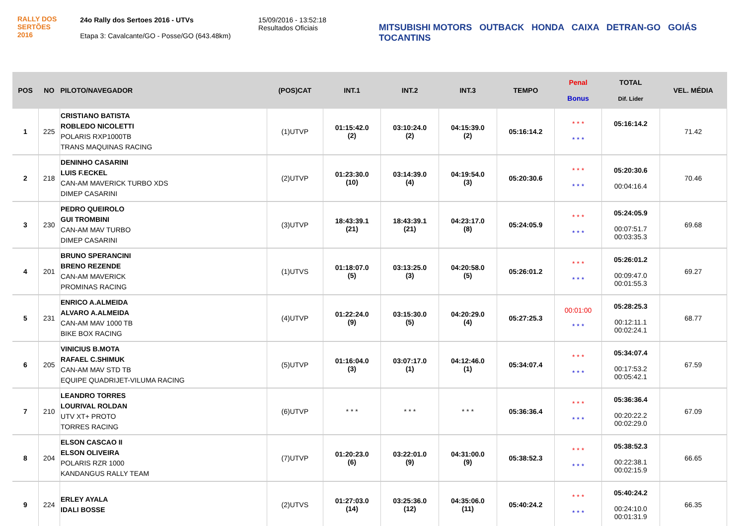RALLY DOS
SERTÕES
2016
24o Rally dos Sertoes 2016 - UTVs
Etapa 3: Cavalcante/GO - Posse/GO (643.48km)
15/09/2016 - 13:52:18
Resultados Oficiais
MITSUBISHI MOTORS OUTBACK HONDA CAIXA DETRAN-GO GOIÁS TOCANTINS
| POS | NO | PILOTO/NAVEGADOR | (POS)CAT | INT.1 | INT.2 | INT.3 | TEMPO | Penal Bonus | TOTAL Dif. Lider | VEL. MÉDIA |
| --- | --- | --- | --- | --- | --- | --- | --- | --- | --- | --- |
| 1 | 225 | CRISTIANO BATISTA ROBLEDO NICOLETTI POLARIS RXP1000TB TRANS MAQUINAS RACING | (1)UTVP | 01:15:42.0 (2) | 03:10:24.0 (2) | 04:15:39.0 (2) | 05:16:14.2 | * * * * * * | 05:16:14.2 | 71.42 |
| 2 | 218 | DENINHO CASARINI LUIS F.ECKEL CAN-AM MAVERICK TURBO XDS DIMEP CASARINI | (2)UTVP | 01:23:30.0 (10) | 03:14:39.0 (4) | 04:19:54.0 (3) | 05:20:30.6 | * * * * * * | 05:20:30.6 00:04:16.4 | 70.46 |
| 3 | 230 | PEDRO QUEIROLO GUI TROMBINI CAN-AM MAV TURBO DIMEP CASARINI | (3)UTVP | 18:43:39.1 (21) | 18:43:39.1 (21) | 04:23:17.0 (8) | 05:24:05.9 | * * * * * * | 05:24:05.9 00:07:51.7 00:03:35.3 | 69.68 |
| 4 | 201 | BRUNO SPERANCINI BRENO REZENDE CAN-AM MAVERICK PROMINAS RACING | (1)UTVS | 01:18:07.0 (5) | 03:13:25.0 (3) | 04:20:58.0 (5) | 05:26:01.2 | * * * * * * | 05:26:01.2 00:09:47.0 00:01:55.3 | 69.27 |
| 5 | 231 | ENRICO A.ALMEIDA ALVARO A.ALMEIDA CAN-AM MAV 1000 TB BIKE BOX RACING | (4)UTVP | 01:22:24.0 (9) | 03:15:30.0 (5) | 04:20:29.0 (4) | 05:27:25.3 | 00:01:00 * * * | 05:28:25.3 00:12:11.1 00:02:24.1 | 68.77 |
| 6 | 205 | VINICIUS B.MOTA RAFAEL C.SHIMUK CAN-AM MAV STD TB EQUIPE QUADRIJET-VILUMA RACING | (5)UTVP | 01:16:04.0 (3) | 03:07:17.0 (1) | 04:12:46.0 (1) | 05:34:07.4 | * * * * * * | 05:34:07.4 00:17:53.2 00:05:42.1 | 67.59 |
| 7 | 210 | LEANDRO TORRES LOURIVAL ROLDAN UTV XT+ PROTO TORRES RACING | (6)UTVP | * * * | * * * | * * * | 05:36:36.4 | * * * * * * | 05:36:36.4 00:20:22.2 00:02:29.0 | 67.09 |
| 8 | 204 | ELSON CASCAO II ELSON OLIVEIRA POLARIS RZR 1000 KANDANGUS RALLY TEAM | (7)UTVP | 01:20:23.0 (6) | 03:22:01.0 (9) | 04:31:00.0 (9) | 05:38:52.3 | * * * * * * | 05:38:52.3 00:22:38.1 00:02:15.9 | 66.65 |
| 9 | 224 | ERLEY AYALA IDALI BOSSE | (2)UTVS | 01:27:03.0 (14) | 03:25:36.0 (12) | 04:35:06.0 (11) | 05:40:24.2 | * * * * * * | 05:40:24.2 00:24:10.0 00:01:31.9 | 66.35 |